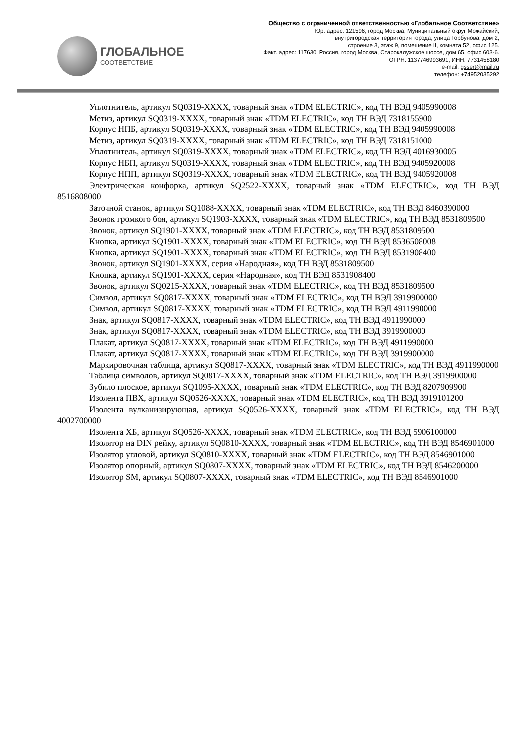ГЛОБАЛЬНОЕ
СООТВЕТСТВИЕ
Общество с ограниченной ответственностью «Глобальное Соответствие»
Юр. адрес: 121596, город Москва, Муниципальный округ Можайский,
внутригородская территория города, улица Горбунова, дом 2,
строение 3, этаж 9, помещение II, комната 52, офис 125.
Факт. адрес: 117630, Россия, город Москва, Старокалужское шоссе, дом 65, офис 603-6.
ОГРН: 1137746993691, ИНН: 7731458180
e-mail: gssert@mail.ru
телефон: +74952035292
Уплотнитель, артикул SQ0319-XXXX, товарный знак «TDM ELECTRIC», код ТН ВЭД 9405990008
Метиз, артикул SQ0319-XXXX, товарный знак «TDM ELECTRIC», код ТН ВЭД 7318155900
Корпус НПБ, артикул SQ0319-XXXX, товарный знак «TDM ELECTRIC», код ТН ВЭД 9405990008
Метиз, артикул SQ0319-XXXX, товарный знак «TDM ELECTRIC», код ТН ВЭД 7318151000
Уплотнитель, артикул SQ0319-XXXX, товарный знак «TDM ELECTRIC», код ТН ВЭД 4016930005
Корпус НБП, артикул SQ0319-XXXX, товарный знак «TDM ELECTRIC», код ТН ВЭД 9405920008
Корпус НПП, артикул SQ0319-XXXX, товарный знак «TDM ELECTRIC», код ТН ВЭД 9405920008
Электрическая конфорка, артикул SQ2522-XXXX, товарный знак «TDM ELECTRIC», код ТН ВЭД 8516808000
Заточной станок, артикул SQ1088-XXXX, товарный знак «TDM ELECTRIC», код ТН ВЭД 8460390000
Звонок громкого боя, артикул SQ1903-XXXX, товарный знак «TDM ELECTRIC», код ТН ВЭД 8531809500
Звонок, артикул SQ1901-XXXX, товарный знак «TDM ELECTRIC», код ТН ВЭД 8531809500
Кнопка, артикул SQ1901-XXXX, товарный знак «TDM ELECTRIC», код ТН ВЭД 8536508008
Кнопка, артикул SQ1901-XXXX, товарный знак «TDM ELECTRIC», код ТН ВЭД 8531908400
Звонок, артикул SQ1901-XXXX, серия «Народная», код ТН ВЭД 8531809500
Кнопка, артикул SQ1901-XXXX, серия «Народная», код ТН ВЭД 8531908400
Звонок, артикул SQ0215-XXXX, товарный знак «TDM ELECTRIC», код ТН ВЭД 8531809500
Символ, артикул SQ0817-XXXX, товарный знак «TDM ELECTRIC», код ТН ВЭД 3919900000
Символ, артикул SQ0817-XXXX, товарный знак «TDM ELECTRIC», код ТН ВЭД 4911990000
Знак, артикул SQ0817-XXXX, товарный знак «TDM ELECTRIC», код ТН ВЭД 4911990000
Знак, артикул SQ0817-XXXX, товарный знак «TDM ELECTRIC», код ТН ВЭД 3919900000
Плакат, артикул SQ0817-XXXX, товарный знак «TDM ELECTRIC», код ТН ВЭД 4911990000
Плакат, артикул SQ0817-XXXX, товарный знак «TDM ELECTRIC», код ТН ВЭД 3919900000
Маркировочная таблица, артикул SQ0817-XXXX, товарный знак «TDM ELECTRIC», код ТН ВЭД 4911990000
Таблица символов, артикул SQ0817-XXXX, товарный знак «TDM ELECTRIC», код ТН ВЭД 3919900000
Зубило плоское, артикул SQ1095-XXXX, товарный знак «TDM ELECTRIC», код ТН ВЭД 8207909900
Изолента ПВХ, артикул SQ0526-XXXX, товарный знак «TDM ELECTRIC», код ТН ВЭД 3919101200
Изолента вулканизирующая, артикул SQ0526-XXXX, товарный знак «TDM ELECTRIC», код ТН ВЭД 4002700000
Изолента ХБ, артикул SQ0526-XXXX, товарный знак «TDM ELECTRIC», код ТН ВЭД 5906100000
Изолятор на DIN рейку, артикул SQ0810-XXXX, товарный знак «TDM ELECTRIC», код ТН ВЭД 8546901000
Изолятор угловой, артикул SQ0810-XXXX, товарный знак «TDM ELECTRIC», код ТН ВЭД 8546901000
Изолятор опорный, артикул SQ0807-XXXX, товарный знак «TDM ELECTRIC», код ТН ВЭД 8546200000
Изолятор SM, артикул SQ0807-XXXX, товарный знак «TDM ELECTRIC», код ТН ВЭД 8546901000